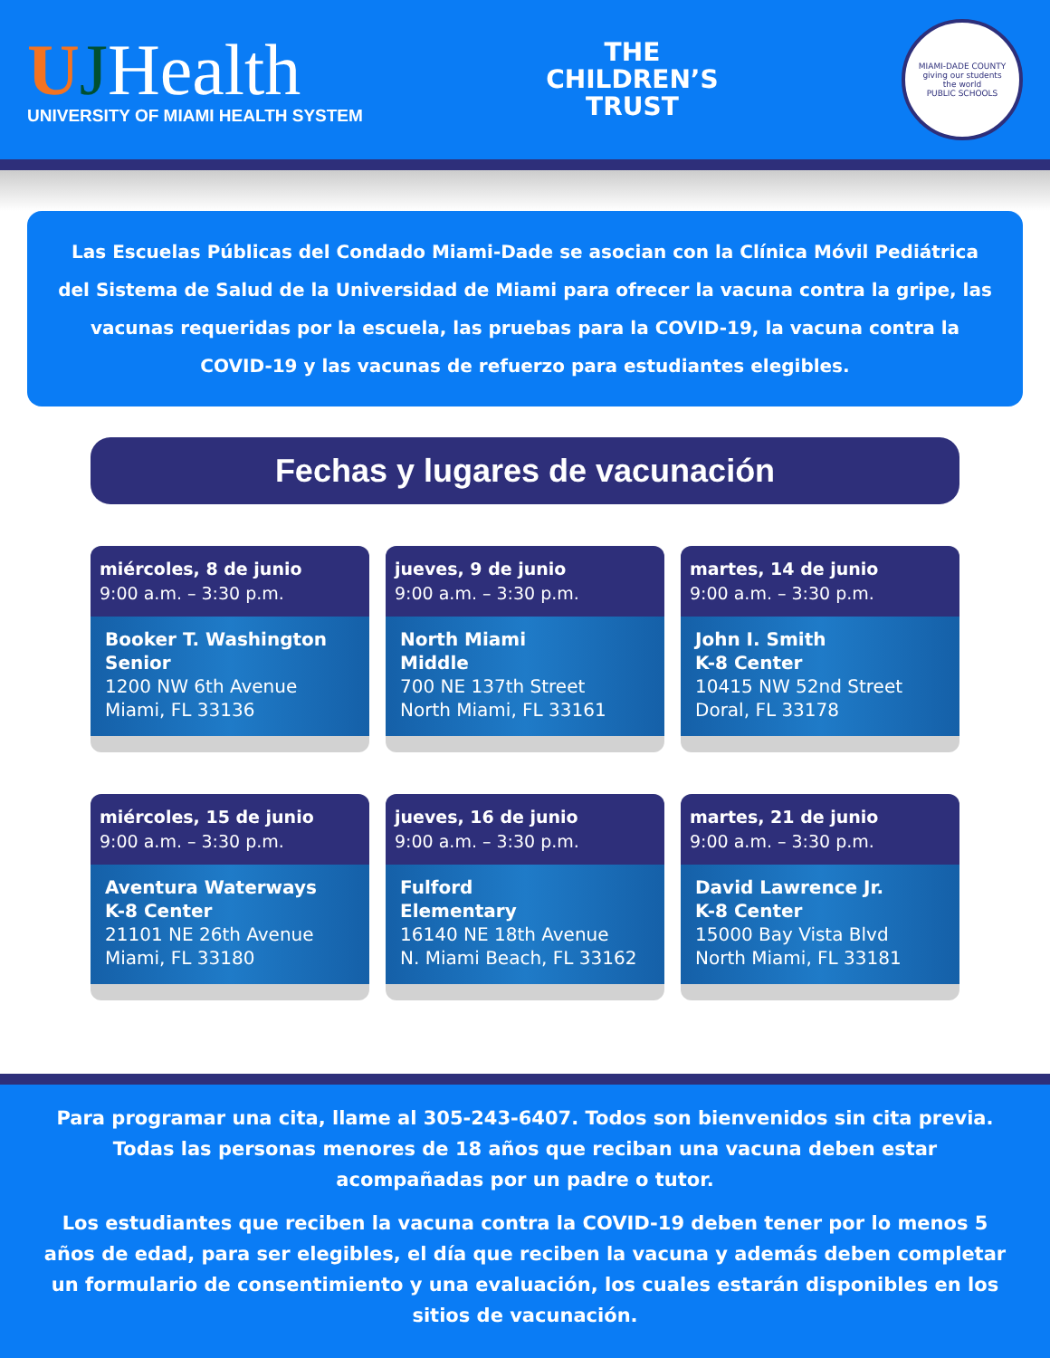UJHealth
UNIVERSITY OF MIAMI HEALTH SYSTEM
THE
CHILDREN’S
TRUST
MIAMI-DADE COUNTY
giving our students
the world
PUBLIC SCHOOLS
Las Escuelas Públicas del Condado Miami-Dade se asocian con la Clínica Móvil Pediátrica del Sistema de Salud de la Universidad de Miami para ofrecer la vacuna contra la gripe, las vacunas requeridas por la escuela, las pruebas para la COVID-19, la vacuna contra la COVID-19 y las vacunas de refuerzo para estudiantes elegibles.
Fechas y lugares de vacunación
miércoles, 8 de junio
9:00 a.m. – 3:30 p.m.
Booker T. Washington
Senior
1200 NW 6th Avenue
Miami, FL 33136
jueves, 9 de junio
9:00 a.m. – 3:30 p.m.
North Miami
Middle
700 NE 137th Street
North Miami, FL 33161
martes, 14 de junio
9:00 a.m. – 3:30 p.m.
John I. Smith
K-8 Center
10415 NW 52nd Street
Doral, FL 33178
miércoles, 15 de junio
9:00 a.m. – 3:30 p.m.
Aventura Waterways
K-8 Center
21101 NE 26th Avenue
Miami, FL 33180
jueves, 16 de junio
9:00 a.m. – 3:30 p.m.
Fulford
Elementary
16140 NE 18th Avenue
N. Miami Beach, FL 33162
martes, 21 de junio
9:00 a.m. – 3:30 p.m.
David Lawrence Jr.
K-8 Center
15000 Bay Vista Blvd
North Miami, FL 33181
Para programar una cita, llame al 305-243-6407. Todos son bienvenidos sin cita previa. Todas las personas menores de 18 años que reciban una vacuna deben estar acompañadas por un padre o tutor.
Los estudiantes que reciben la vacuna contra la COVID-19 deben tener por lo menos 5 años de edad, para ser elegibles, el día que reciben la vacuna y además deben completar un formulario de consentimiento y una evaluación, los cuales estarán disponibles en los sitios de vacunación.